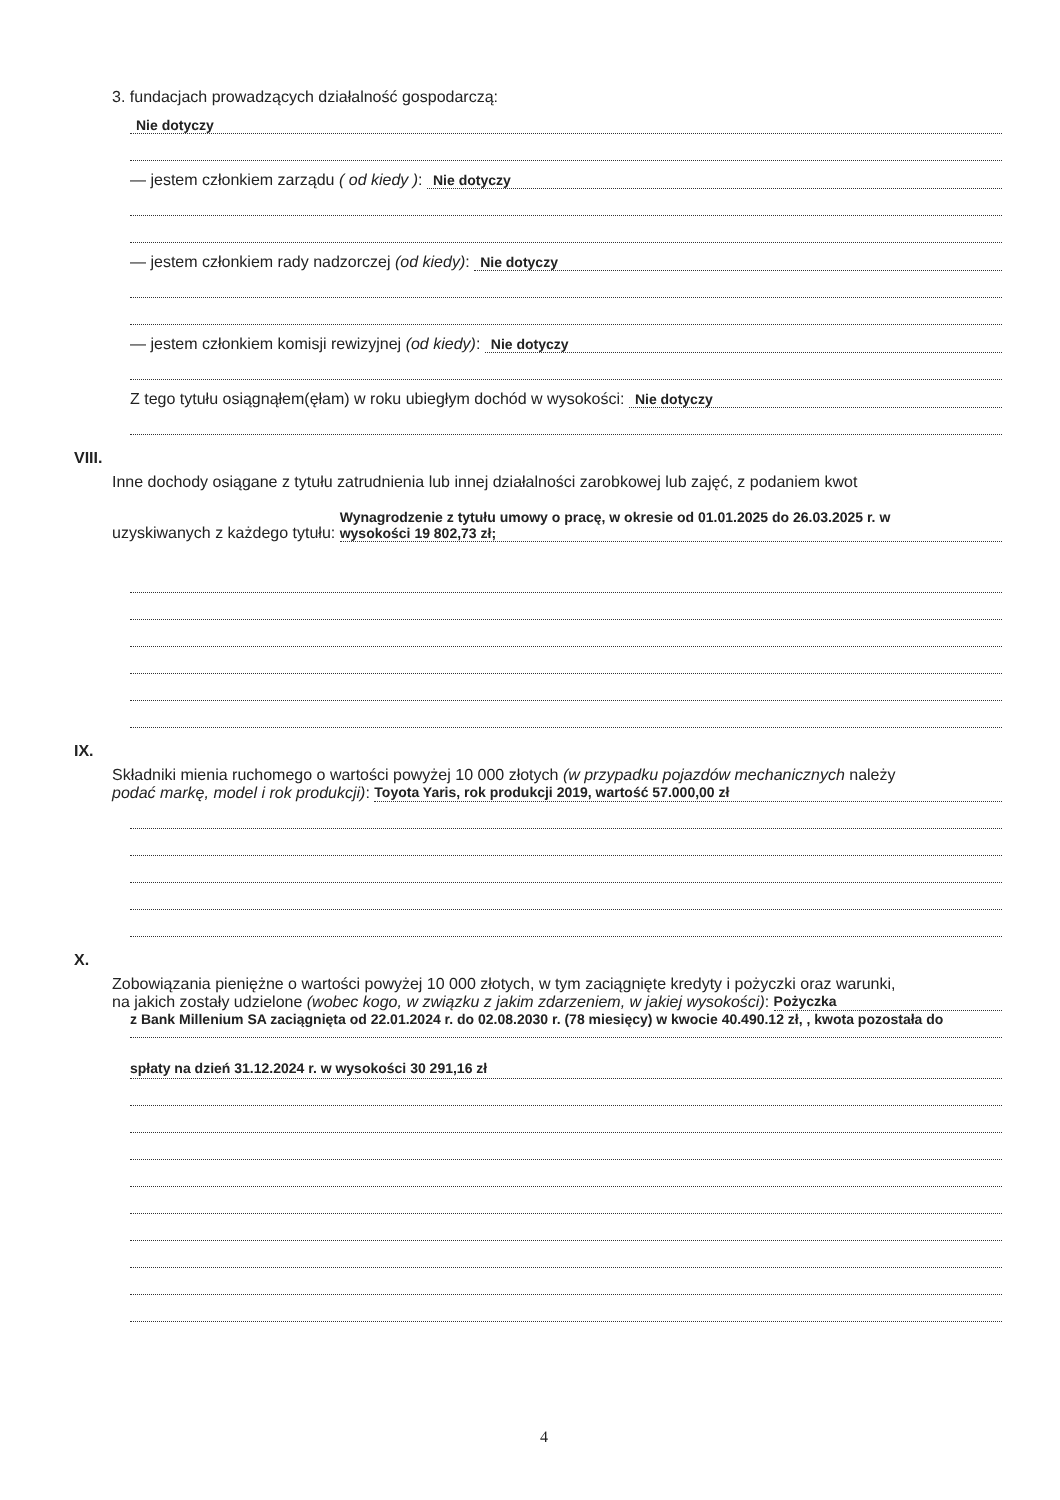3. fundacjach prowadzących działalność gospodarczą:
Nie dotyczy
— jestem członkiem zarządu ( od kiedy ):
Nie dotyczy
— jestem członkiem rady nadzorczej (od kiedy):
Nie dotyczy
— jestem członkiem komisji rewizyjnej (od kiedy):
Nie dotyczy
Z tego tytułu osiągnąłem(ęłam) w roku ubiegłym dochód w wysokości:
Nie dotyczy
VIII.
Inne dochody osiągane z tytułu zatrudnienia lub innej działalności zarobkowej lub zajęć, z podaniem kwot
uzyskiwanych z każdego tytułu:
Wynagrodzenie z tytułu umowy o pracę, w okresie od 01.01.2025 do 26.03.2025 r. w
wysokości 19 802,73 zł;
IX.
Składniki mienia ruchomego o wartości powyżej 10 000 złotych (w przypadku pojazdów mechanicznych należy
podać markę, model i rok produkcji):
Toyota Yaris, rok produkcji 2019, wartość 57.000,00 zł
X.
Zobowiązania pieniężne o wartości powyżej 10 000 złotych, w tym zaciągnięte kredyty i pożyczki oraz warunki,
na jakich zostały udzielone (wobec kogo, w związku z jakim zdarzeniem, w jakiej wysokości):
Pożyczka
z Bank Millenium SA zaciągnięta od 22.01.2024 r. do 02.08.2030 r. (78 miesięcy) w kwocie 40.490.12 zł, , kwota pozostała do
spłaty na dzień 31.12.2024 r. w wysokości 30 291,16 zł
4